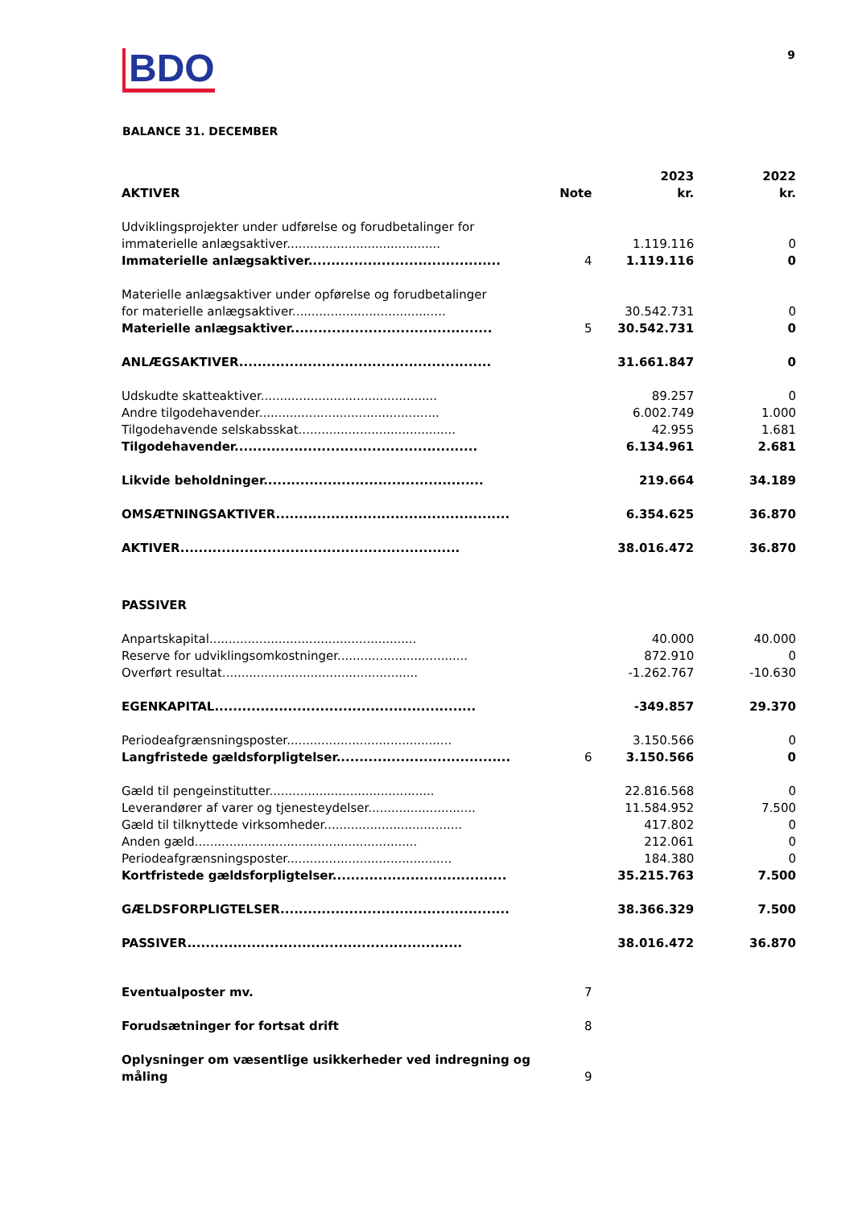BDO
9
BALANCE 31. DECEMBER
| AKTIVER | Note | 2023 kr. | 2022 kr. |
| --- | --- | --- | --- |
| Udviklingsprojekter under udførelse og forudbetalinger for immaterielle anlægsaktiver........................................ | | 1.119.116 | 0 |
| Immaterielle anlægsaktiver.......................................... | 4 | 1.119.116 | 0 |
| Materielle anlægsaktiver under opførelse og forudbetalinger for materielle anlægsaktiver........................................ | | 30.542.731 | 0 |
| Materielle anlægsaktiver............................................ | 5 | 30.542.731 | 0 |
| ANLÆGSAKTIVER....................................................... | | 31.661.847 | 0 |
| Udskudte skatteaktiver.............................................. | | 89.257 | 0 |
| Andre tilgodehavender............................................... | | 6.002.749 | 1.000 |
| Tilgodehavende selskabsskat......................................... | | 42.955 | 1.681 |
| Tilgodehavender..................................................... | | 6.134.961 | 2.681 |
| Likvide beholdninger................................................ | | 219.664 | 34.189 |
| OMSÆTNINGSAKTIVER................................................... | | 6.354.625 | 36.870 |
| AKTIVER............................................................. | | 38.016.472 | 36.870 |
| PASSIVER | | | |
| Anpartskapital...................................................... | | 40.000 | 40.000 |
| Reserve for udviklingsomkostninger.................................. | | 872.910 | 0 |
| Overført resultat................................................... | | -1.262.767 | -10.630 |
| EGENKAPITAL......................................................... | | -349.857 | 29.370 |
| Periodeafgrænsningsposter........................................... | | 3.150.566 | 0 |
| Langfristede gældsforpligtelser...................................... | 6 | 3.150.566 | 0 |
| Gæld til pengeinstitutter........................................... | | 22.816.568 | 0 |
| Leverandører af varer og tjenesteydelser............................ | | 11.584.952 | 7.500 |
| Gæld til tilknyttede virksomheder.................................... | | 417.802 | 0 |
| Anden gæld.......................................................... | | 212.061 | 0 |
| Periodeafgrænsningsposter........................................... | | 184.380 | 0 |
| Kortfristede gældsforpligtelser...................................... | | 35.215.763 | 7.500 |
| GÆLDSFORPLIGTELSER.................................................. | | 38.366.329 | 7.500 |
| PASSIVER............................................................ | | 38.016.472 | 36.870 |
| Eventualposter mv. | 7 | | |
| Forudsætninger for fortsat drift | 8 | | |
| Oplysninger om væsentlige usikkerheder ved indregning og måling | 9 | | |